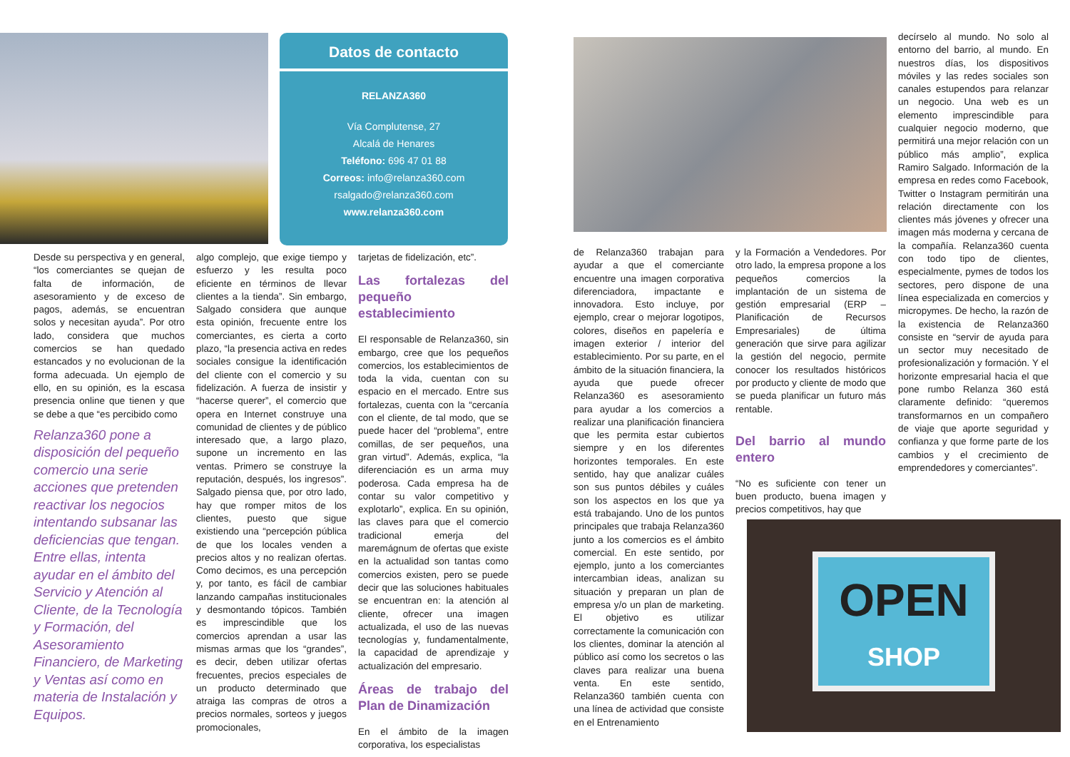Datos de contacto
RELANZA360
Vía Complutense, 27
Alcalá de Henares
Teléfono: 696 47 01 88
Correos: info@relanza360.com
rsalgado@relanza360.com
www.relanza360.com
Desde su perspectiva y en general, “los comerciantes se quejan de falta de información, de asesoramiento y de exceso de pagos, además, se encuentran solos y necesitan ayuda”. Por otro lado, considera que muchos comercios se han quedado estancados y no evolucionan de la forma adecuada. Un ejemplo de ello, en su opinión, es la escasa presencia online que tienen y que se debe a que “es percibido como
Relanza360 pone a disposición del pequeño comercio una serie acciones que pretenden reactivar los negocios intentando subsanar las deficiencias que tengan. Entre ellas, intenta ayudar en el ámbito del Servicio y Atención al Cliente, de la Tecnología y Formación, del Asesoramiento Financiero, de Marketing y Ventas así como en materia de Instalación y Equipos.
algo complejo, que exige tiempo y esfuerzo y les resulta poco eficiente en términos de llevar clientes a la tienda”. Sin embargo, Salgado considera que aunque esta opinión, frecuente entre los comerciantes, es cierta a corto plazo, “la presencia activa en redes sociales consigue la identificación del cliente con el comercio y su fidelización. A fuerza de insistir y “hacerse querer”, el comercio que opera en Internet construye una comunidad de clientes y de público interesado que, a largo plazo, supone un incremento en las ventas. Primero se construye la reputación, después, los ingresos”. Salgado piensa que, por otro lado, hay que romper mitos de los clientes, puesto que sigue existiendo una “percepción pública de que los locales venden a precios altos y no realizan ofertas. Como decimos, es una percepción y, por tanto, es fácil de cambiar lanzando campañas institucionales y desmontando tópicos. También es imprescindible que los comercios aprendan a usar las mismas armas que los “grandes”, es decir, deben utilizar ofertas frecuentes, precios especiales de un producto determinado que atraiga las compras de otros a precios normales, sorteos y juegos promocionales,
tarjetas de fidelización, etc”.
Las fortalezas del pequeño establecimiento
El responsable de Relanza360, sin embargo, cree que los pequeños comercios, los establecimientos de toda la vida, cuentan con su espacio en el mercado. Entre sus fortalezas, cuenta con la “cercanía con el cliente, de tal modo, que se puede hacer del “problema”, entre comillas, de ser pequeños, una gran virtud”. Además, explica, “la diferenciación es un arma muy poderosa. Cada empresa ha de contar su valor competitivo y explotarlo”, explica. En su opinión, las claves para que el comercio tradicional emerja del maremágnum de ofertas que existe en la actualidad son tantas como comercios existen, pero se puede decir que las soluciones habituales se encuentran en: la atención al cliente, ofrecer una imagen actualizada, el uso de las nuevas tecnologías y, fundamentalmente, la capacidad de aprendizaje y actualización del empresario.
Áreas de trabajo del Plan de Dinamización
En el ámbito de la imagen corporativa, los especialistas
de Relanza360 trabajan para ayudar a que el comerciante encuentre una imagen corporativa diferenciadora, impactante e innovadora. Esto incluye, por ejemplo, crear o mejorar logotipos, colores, diseños en papelería e imagen exterior / interior del establecimiento. Por su parte, en el ámbito de la situación financiera, la ayuda que puede ofrecer Relanza360 es asesoramiento para ayudar a los comercios a realizar una planificación financiera que les permita estar cubiertos siempre y en los diferentes horizontes temporales. En este sentido, hay que analizar cuáles son sus puntos débiles y cuáles son los aspectos en los que ya está trabajando. Uno de los puntos principales que trabaja Relanza360 junto a los comercios es el ámbito comercial. En este sentido, por ejemplo, junto a los comerciantes intercambian ideas, analizan su situación y preparan un plan de empresa y/o un plan de marketing. El objetivo es utilizar correctamente la comunicación con los clientes, dominar la atención al público así como los secretos o las claves para realizar una buena venta. En este sentido, Relanza360 también cuenta con una línea de actividad que consiste en el Entrenamiento
y la Formación a Vendedores. Por otro lado, la empresa propone a los pequeños comercios la implantación de un sistema de gestión empresarial (ERP – Planificación de Recursos Empresariales) de última generación que sirve para agilizar la gestión del negocio, permite conocer los resultados históricos por producto y cliente de modo que se pueda planificar un futuro más rentable.
Del barrio al mundo entero
“No es suficiente con tener un buen producto, buena imagen y precios competitivos, hay que
decírselo al mundo. No solo al entorno del barrio, al mundo. En nuestros días, los dispositivos móviles y las redes sociales son canales estupendos para relanzar un negocio. Una web es un elemento imprescindible para cualquier negocio moderno, que permitirá una mejor relación con un público más amplio”, explica Ramiro Salgado. Información de la empresa en redes como Facebook, Twitter o Instagram permitirán una relación directamente con los clientes más jóvenes y ofrecer una imagen más moderna y cercana de la compañía. Relanza360 cuenta con todo tipo de clientes, especialmente, pymes de todos los sectores, pero dispone de una línea especializada en comercios y micropymes. De hecho, la razón de la existencia de Relanza360 consiste en “servir de ayuda para un sector muy necesitado de profesionalización y formación. Y el horizonte empresarial hacia el que pone rumbo Relanza 360 está claramente definido: “queremos transformarnos en un compañero de viaje que aporte seguridad y confianza y que forme parte de los cambios y el crecimiento de emprendedores y comerciantes”.
OPEN
SHOP